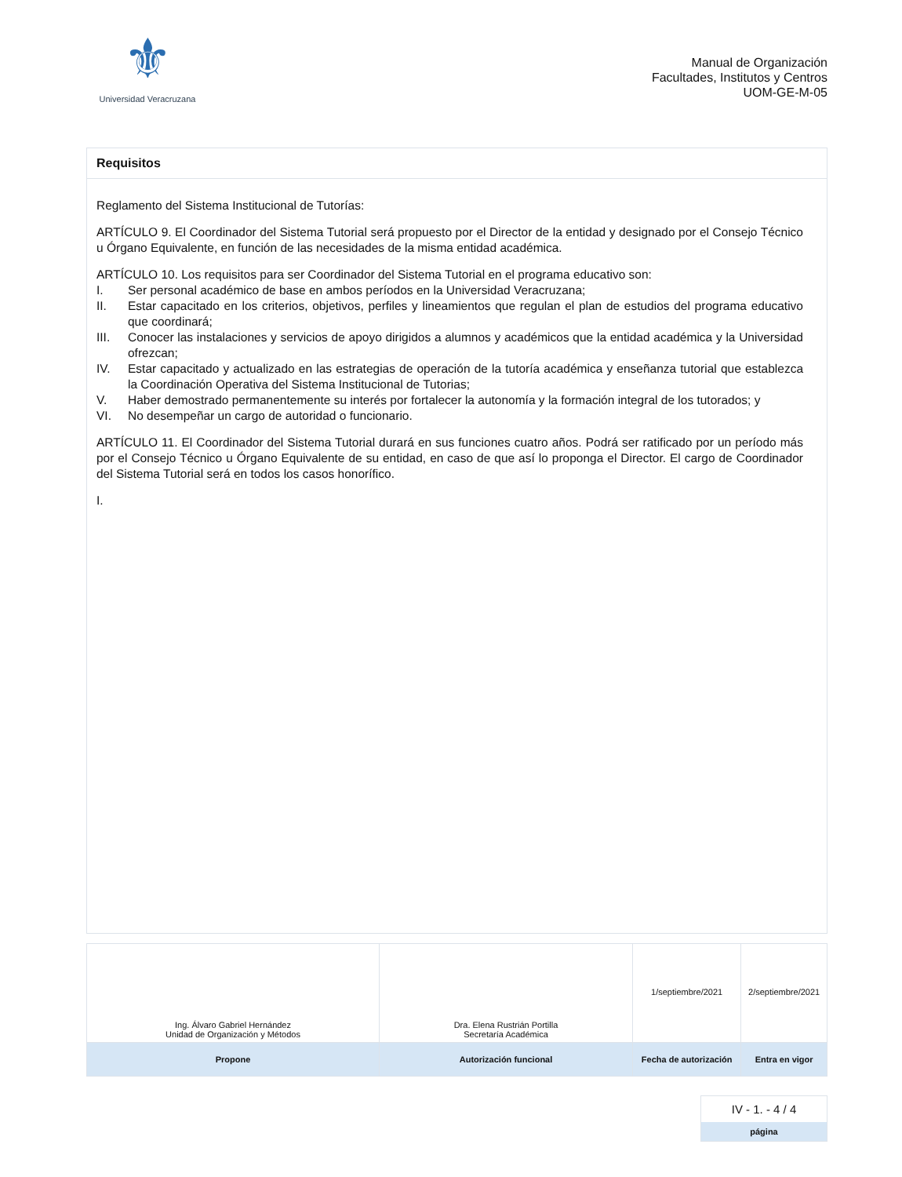⚜
Universidad Veracruzana
Manual de Organización
Facultades, Institutos y Centros
UOM-GE-M-05
Requisitos
Reglamento del Sistema Institucional de Tutorías:
ARTÍCULO 9. El Coordinador del Sistema Tutorial será propuesto por el Director de la entidad y designado por el Consejo Técnico u Órgano Equivalente, en función de las necesidades de la misma entidad académica.
ARTÍCULO 10. Los requisitos para ser Coordinador del Sistema Tutorial en el programa educativo son:
I. Ser personal académico de base en ambos períodos en la Universidad Veracruzana;
II. Estar capacitado en los criterios, objetivos, perfiles y lineamientos que regulan el plan de estudios del programa educativo que coordinará;
III. Conocer las instalaciones y servicios de apoyo dirigidos a alumnos y académicos que la entidad académica y la Universidad ofrezcan;
IV. Estar capacitado y actualizado en las estrategias de operación de la tutoría académica y enseñanza tutorial que establezca la Coordinación Operativa del Sistema Institucional de Tutorias;
V. Haber demostrado permanentemente su interés por fortalecer la autonomía y la formación integral de los tutorados; y
VI. No desempeñar un cargo de autoridad o funcionario.
ARTÍCULO 11. El Coordinador del Sistema Tutorial durará en sus funciones cuatro años. Podrá ser ratificado por un período más por el Consejo Técnico u Órgano Equivalente de su entidad, en caso de que así lo proponga el Director. El cargo de Coordinador del Sistema Tutorial será en todos los casos honorífico.
I.
| Ing. Álvaro Gabriel Hernández Unidad de Organización y Métodos | Dra. Elena Rustrián Portilla Secretaría Académica | 1/septiembre/2021 | 2/septiembre/2021 |
| Propone | Autorización funcional | Fecha de autorización | Entra en vigor |
IV - 1. - 4 / 4
página